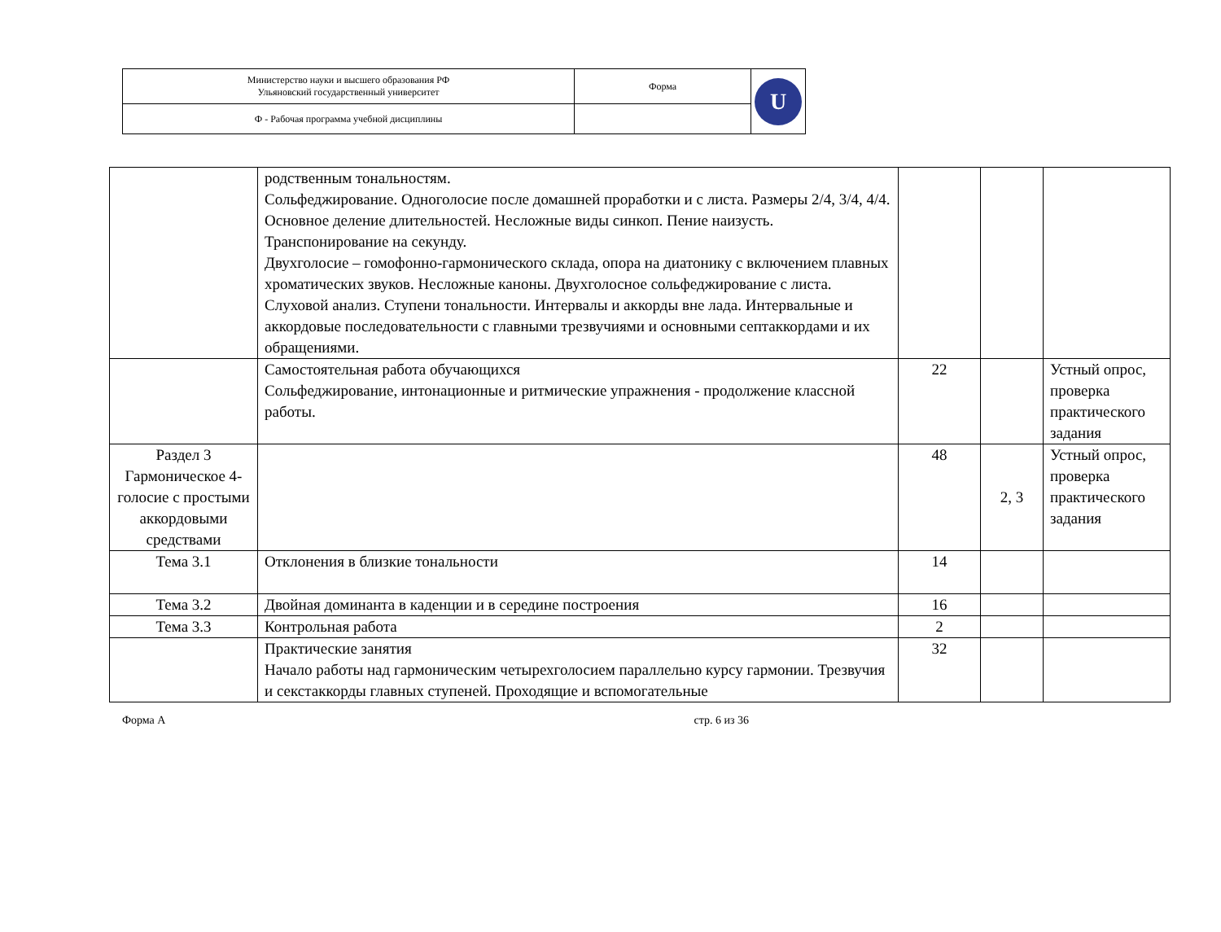| Министерство науки и высшего образования РФ Ульяновский государственный университет | Форма | U |
| Ф - Рабочая программа учебной дисциплины | | |
| | родственным тональностям. Сольфеджирование. Одноголосие после домашней проработки и с листа. Размеры 2/4, 3/4, 4/4. Основное деление длительностей. Несложные виды синкоп. Пение наизусть. Транспонирование на секунду. Двухголосие – гомофонно-гармонического склада, опора на диатонику с включением плавных хроматических звуков. Несложные каноны. Двухголосное сольфеджирование с листа. Слуховой анализ. Ступени тональности. Интервалы и аккорды вне лада. Интервальные и аккордовые последовательности с главными трезвучиями и основными септаккордами и их обращениями. | | | |
| | Самостоятельная работа обучающихся Сольфеджирование, интонационные и ритмические упражнения - продолжение классной работы. | 22 | | Устный опрос, проверка практического задания |
| Раздел 3 Гармоническое 4-голосие с простыми аккордовыми средствами | | 48 | 2, 3 | Устный опрос, проверка практического задания |
| Тема 3.1 | Отклонения в близкие тональности | 14 | | |
| Тема 3.2 | Двойная доминанта в каденции и в середине построения | 16 | | |
| Тема 3.3 | Контрольная работа | 2 | | |
| | Практические занятия Начало работы над гармоническим четырехголосием параллельно курсу гармонии. Трезвучия и секстаккорды главных ступеней. Проходящие и вспомогательные | 32 | | |
Форма А стр. 6 из 36